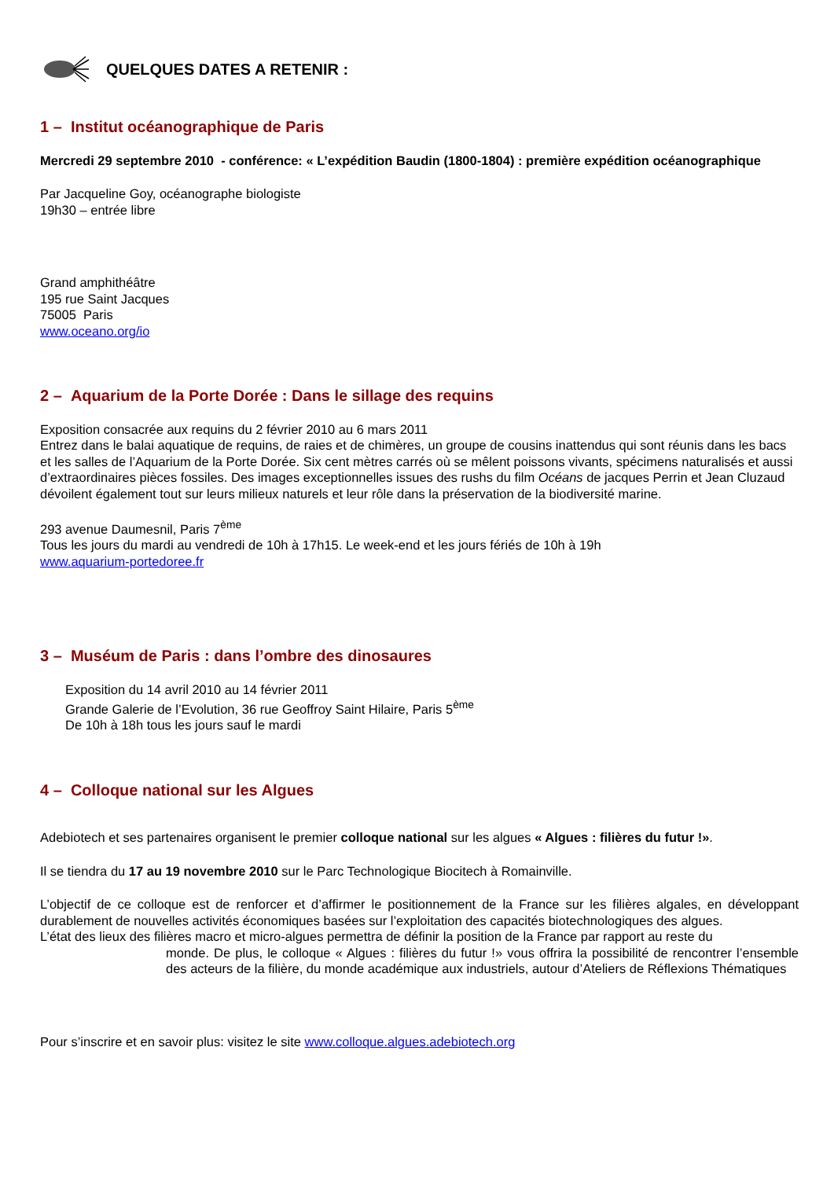QUELQUES DATES A RETENIR :
1 – Institut océanographique de Paris
Mercredi 29 septembre 2010 - conférence: « L’expédition Baudin (1800-1804) : première expédition océanographique
Par Jacqueline Goy, océanographe biologiste
19h30 – entrée libre
Grand amphithéâtre
195 rue Saint Jacques
75005 Paris
www.oceano.org/io
2 – Aquarium de la Porte Dorée : Dans le sillage des requins
Exposition consacrée aux requins du 2 février 2010 au 6 mars 2011
Entrez dans le balai aquatique de requins, de raies et de chimères, un groupe de cousins inattendus qui sont réunis dans les bacs et les salles de l’Aquarium de la Porte Dorée. Six cent mètres carrés où se mêlent poissons vivants, spécimens naturalisés et aussi d’extraordinaires pièces fossiles. Des images exceptionnelles issues des rushs du film Océans de jacques Perrin et Jean Cluzaud dévoilent également tout sur leurs milieux naturels et leur rôle dans la préservation de la biodiversité marine.
293 avenue Daumesnil, Paris 7<sup>ème</sup>
Tous les jours du mardi au vendredi de 10h à 17h15. Le week-end et les jours fériés de 10h à 19h
www.aquarium-portedoree.fr
3 – Muséum de Paris : dans l’ombre des dinosaures
Exposition du 14 avril 2010 au 14 février 2011
Grande Galerie de l’Evolution, 36 rue Geoffroy Saint Hilaire, Paris 5<sup>ème</sup>
De 10h à 18h tous les jours sauf le mardi
4 – Colloque national sur les Algues
Adebiotech et ses partenaires organisent le premier colloque national sur les algues « Algues : filières du futur !».
Il se tiendra du 17 au 19 novembre 2010 sur le Parc Technologique Biocitech à Romainville.
L’objectif de ce colloque est de renforcer et d’affirmer le positionnement de la France sur les filières algales, en développant durablement de nouvelles activités économiques basées sur l’exploitation des capacités biotechnologiques des algues.
L’état des lieux des filières macro et micro-algues permettra de définir la position de la France par rapport au reste du
monde. De plus, le colloque « Algues : filières du futur !» vous offrira la possibilité de rencontrer l’ensemble des acteurs de la filière, du monde académique aux industriels, autour d’Ateliers de Réflexions Thématiques
Pour s’inscrire et en savoir plus: visitez le site www.colloque.algues.adebiotech.org